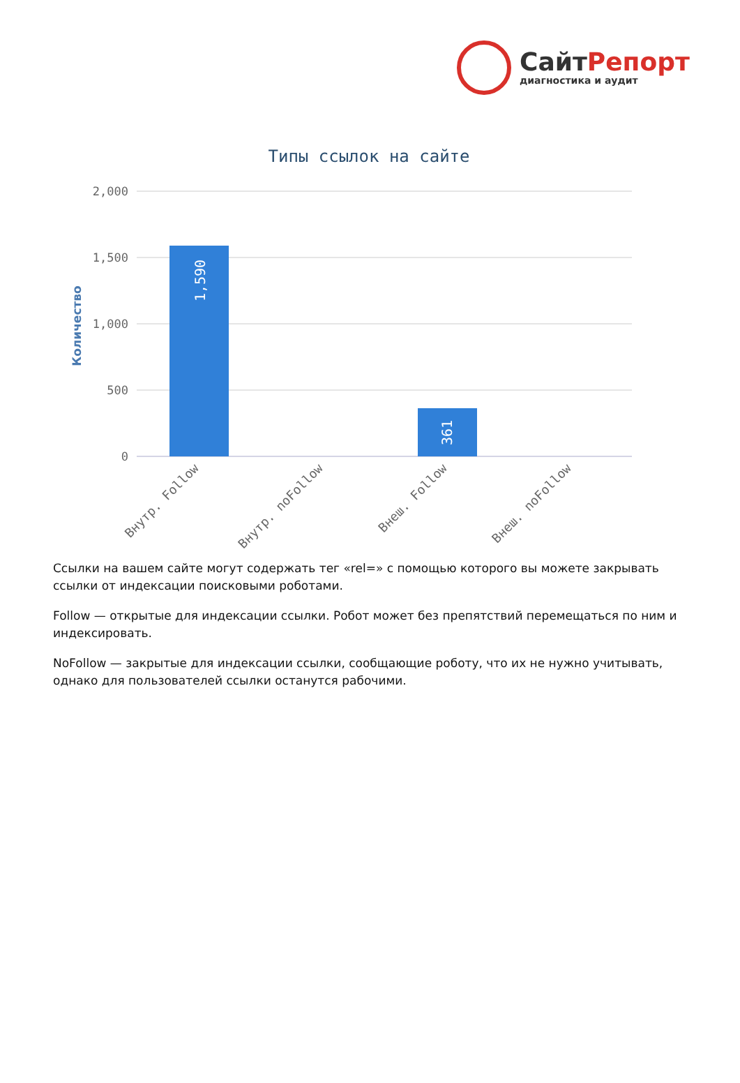СайтРепорт
диагностика и аудит
Типы ссылок на сайте
2,000
1,500
1,000
500
0
Количество
1,590
361
Внутр. Follow
Внутр. noFollow
Внеш. Follow
Внеш. noFollow
Ссылки на вашем сайте могут содержать тег «rel=» с помощью которого вы можете закрывать ссылки от индексации поисковыми роботами.
Follow — открытые для индексации ссылки. Робот может без препятствий перемещаться по ним и индексировать.
NoFollow — закрытые для индексации ссылки, сообщающие роботу, что их не нужно учитывать, однако для пользователей ссылки останутся рабочими.